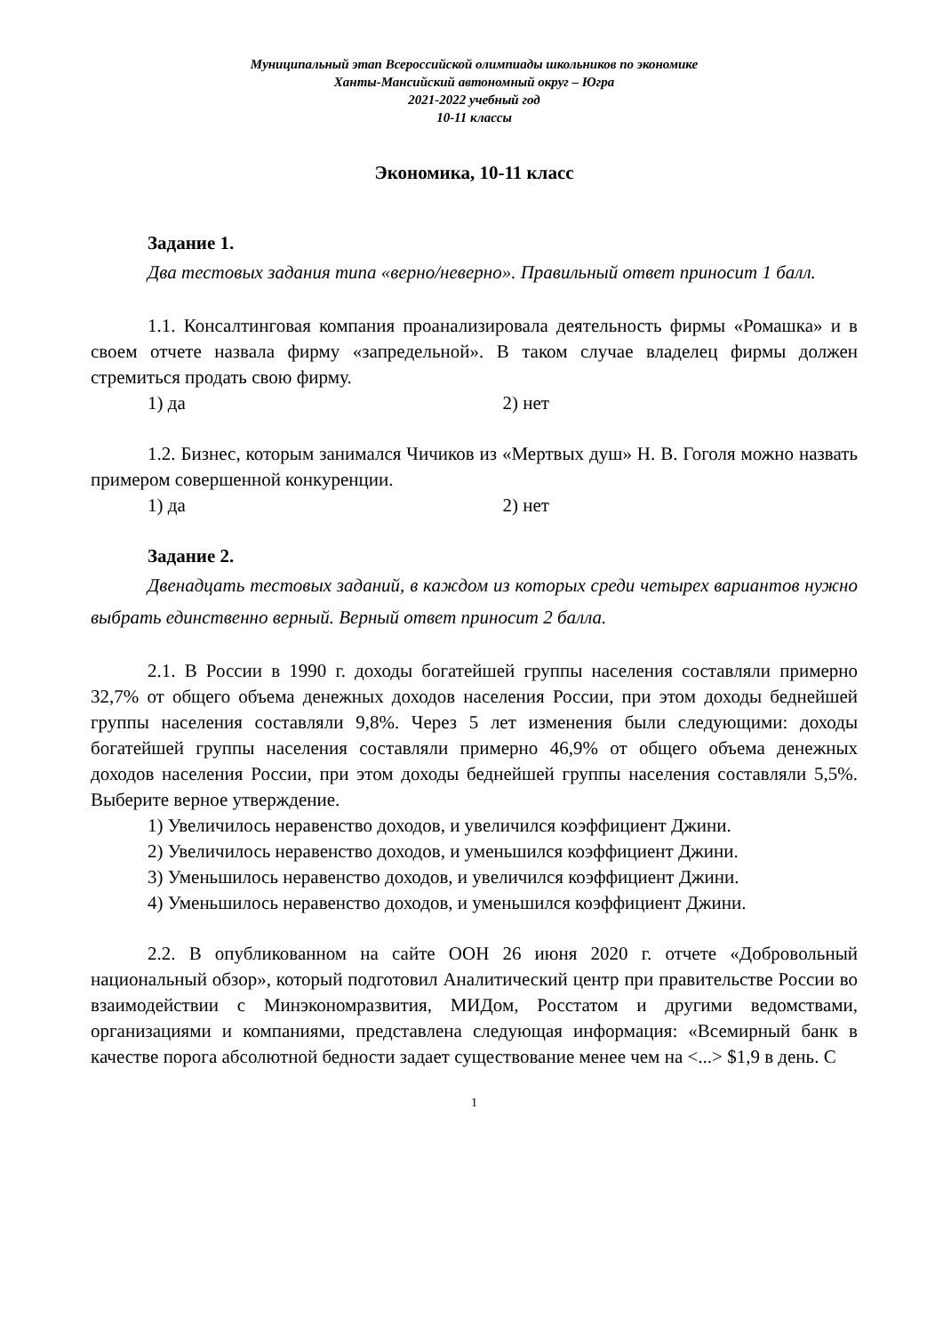Муниципальный этап Всероссийской олимпиады школьников по экономике
Ханты-Мансийский автономный округ – Югра
2021-2022 учебный год
10-11 классы
Экономика, 10-11 класс
Задание 1.
Два тестовых задания типа «верно/неверно». Правильный ответ приносит 1 балл.
1.1. Консалтинговая компания проанализировала деятельность фирмы «Ромашка» и в своем отчете назвала фирму «запредельной». В таком случае владелец фирмы должен стремиться продать свою фирму.
1) да 2) нет
1.2. Бизнес, которым занимался Чичиков из «Мертвых душ» Н. В. Гоголя можно назвать примером совершенной конкуренции.
1) да 2) нет
Задание 2.
Двенадцать тестовых заданий, в каждом из которых среди четырех вариантов нужно выбрать единственно верный. Верный ответ приносит 2 балла.
2.1. В России в 1990 г. доходы богатейшей группы населения составляли примерно 32,7% от общего объема денежных доходов населения России, при этом доходы беднейшей группы населения составляли 9,8%. Через 5 лет изменения были следующими: доходы богатейшей группы населения составляли примерно 46,9% от общего объема денежных доходов населения России, при этом доходы беднейшей группы населения составляли 5,5%. Выберите верное утверждение.
1) Увеличилось неравенство доходов, и увеличился коэффициент Джини.
2) Увеличилось неравенство доходов, и уменьшился коэффициент Джини.
3) Уменьшилось неравенство доходов, и увеличился коэффициент Джини.
4) Уменьшилось неравенство доходов, и уменьшился коэффициент Джини.
2.2. В опубликованном на сайте ООН 26 июня 2020 г. отчете «Добровольный национальный обзор», который подготовил Аналитический центр при правительстве России во взаимодействии с Минэкономразвития, МИДом, Росстатом и другими ведомствами, организациями и компаниями, представлена следующая информация: «Всемирный банк в качестве порога абсолютной бедности задает существование менее чем на <...> $1,9 в день. С
1